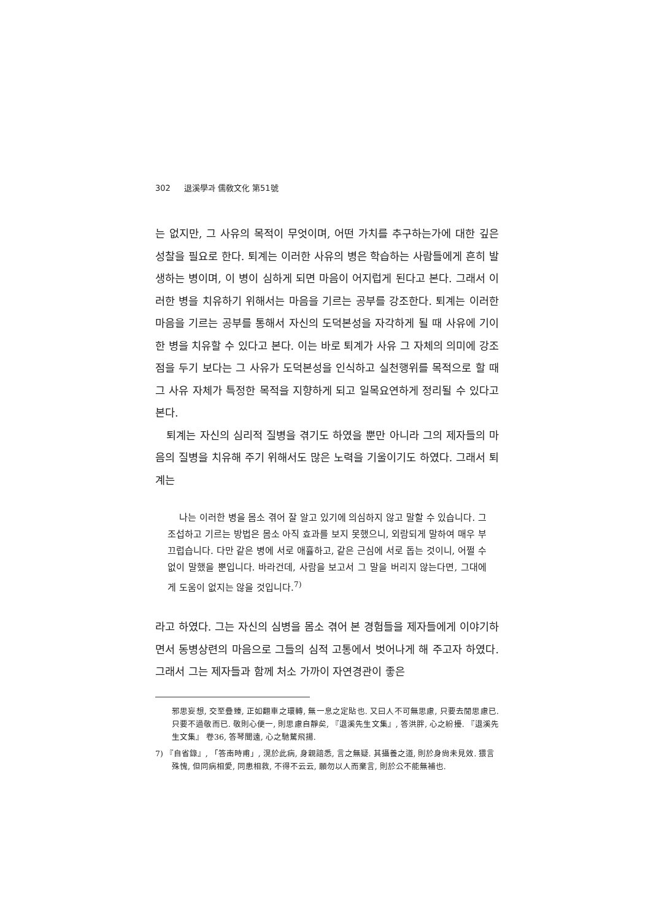302 退溪學과 儒敎文化 第51號
는 없지만, 그 사유의 목적이 무엇이며, 어떤 가치를 추구하는가에 대한 깊은 성찰을 필요로 한다. 퇴계는 이러한 사유의 병은 학습하는 사람들에게 흔히 발생하는 병이며, 이 병이 심하게 되면 마음이 어지럽게 된다고 본다. 그래서 이러한 병을 치유하기 위해서는 마음을 기르는 공부를 강조한다. 퇴계는 이러한 마음을 기르는 공부를 통해서 자신의 도덕본성을 자각하게 될 때 사유에 기이한 병을 치유할 수 있다고 본다. 이는 바로 퇴계가 사유 그 자체의 의미에 강조점을 두기 보다는 그 사유가 도덕본성을 인식하고 실천행위를 목적으로 할 때 그 사유 자체가 특정한 목적을 지향하게 되고 일목요연하게 정리될 수 있다고 본다.
퇴계는 자신의 심리적 질병을 겪기도 하였을 뿐만 아니라 그의 제자들의 마음의 질병을 치유해 주기 위해서도 많은 노력을 기울이기도 하였다. 그래서 퇴계는
나는 이러한 병을 몸소 겪어 잘 알고 있기에 의심하지 않고 말할 수 있습니다. 그 조섭하고 기르는 방법은 몸소 아직 효과를 보지 못했으니, 외람되게 말하여 매우 부끄럽습니다. 다만 같은 병에 서로 애휼하고, 같은 근심에 서로 돕는 것이니, 어쩔 수 없이 말했을 뿐입니다. 바라건데, 사람을 보고서 그 말을 버리지 않는다면, 그대에게 도움이 없지는 않을 것입니다.<sup>7)</sup>
라고 하였다. 그는 자신의 심병을 몸소 겪어 본 경험들을 제자들에게 이야기하면서 동병상련의 마음으로 그들의 심적 고통에서 벗어나게 해 주고자 하였다. 그래서 그는 제자들과 함께 처소 가까이 자연경관이 좋은
邪思妄想, 交至疊臻, 正如翻車之環轉, 無一息之定貼也. 又曰人不可無思慮, 只要去閒思慮已. 只要不過敬而已. 敬則心便一, 則思慮自靜矣, 『退溪先生文集』, 答洪胖, 心之紛擾. 『退溪先生文集』 卷36, 答琴聞遠, 心之馳騖飛揚.
7) 『自省錄』, 「答南時甫」, 滉於此病, 身親諳悉, 言之無疑. 其攝養之道, 則於身尙未見效. 猥言殊愧, 但同病相愛, 同患相救, 不得不云云, 願勿以人而棄言, 則於公不能無補也.